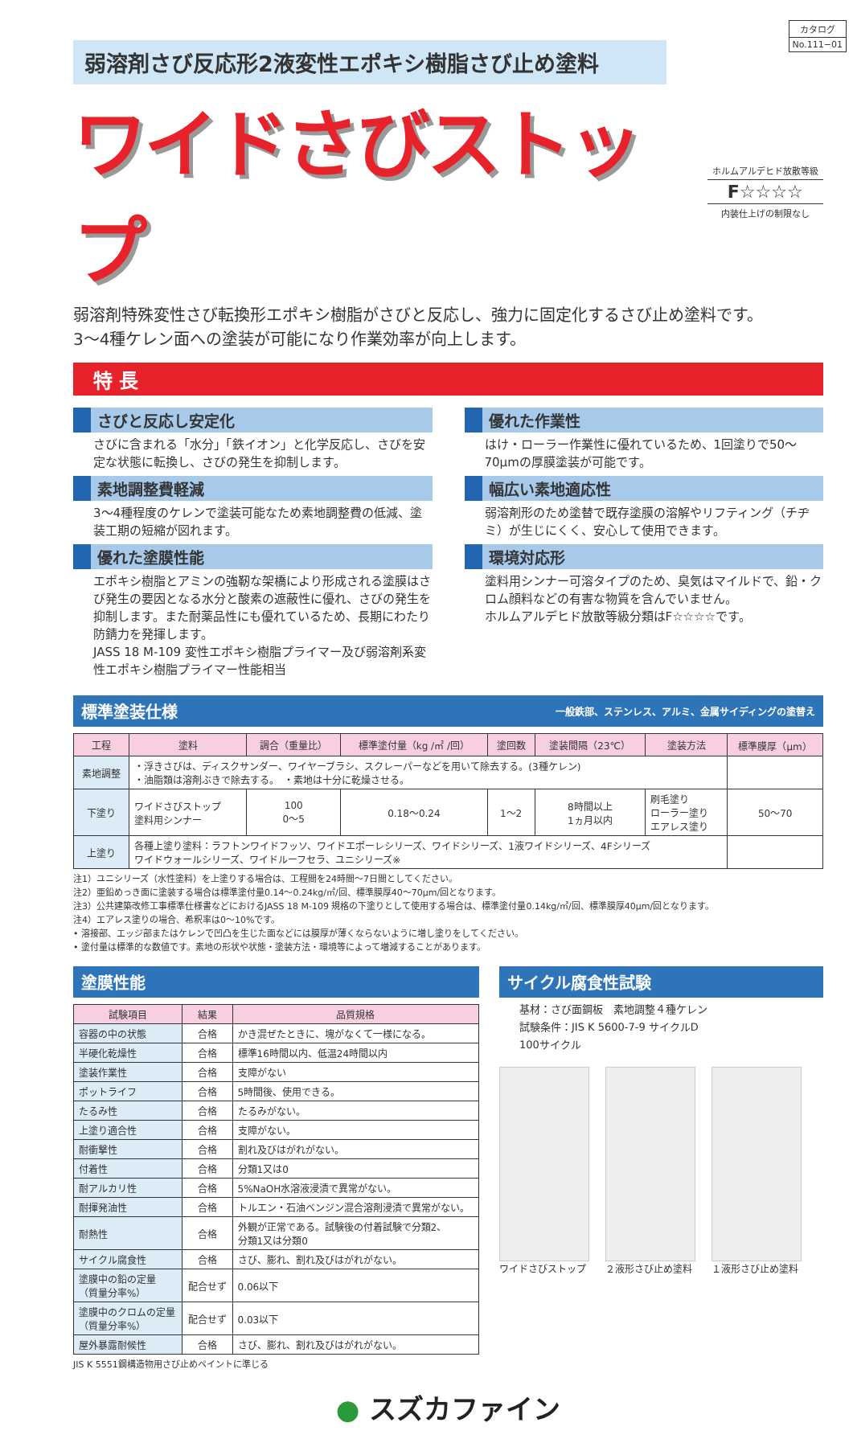カタログ
No.111−01
弱溶剤さび反応形2液変性エポキシ樹脂さび止め塗料
ワイドさびストップ
ホルムアルデヒド放散等級
F☆☆☆☆
内装仕上げの制限なし
弱溶剤特殊変性さび転換形エポキシ樹脂がさびと反応し、強力に固定化するさび止め塗料です。
3～4種ケレン面への塗装が可能になり作業効率が向上します。
特 長
さびと反応し安定化
さびに含まれる「水分」「鉄イオン」と化学反応し、さびを安定な状態に転換し、さびの発生を抑制します。
素地調整費軽減
3～4種程度のケレンで塗装可能なため素地調整費の低減、塗装工期の短縮が図れます。
優れた塗膜性能
エポキシ樹脂とアミンの強靭な架橋により形成される塗膜はさび発生の要因となる水分と酸素の遮蔽性に優れ、さびの発生を抑制します。また耐薬品性にも優れているため、長期にわたり防錆力を発揮します。
JASS 18 M-109 変性エポキシ樹脂プライマー及び弱溶剤系変性エポキシ樹脂プライマー性能相当
優れた作業性
はけ・ローラー作業性に優れているため、1回塗りで50～70μmの厚膜塗装が可能です。
幅広い素地適応性
弱溶剤形のため塗替で既存塗膜の溶解やリフティング（チヂミ）が生じにくく、安心して使用できます。
環境対応形
塗料用シンナー可溶タイプのため、臭気はマイルドで、鉛・クロム顔料などの有害な物質を含んでいません。
ホルムアルデヒド放散等級分類はF☆☆☆☆です。
標準塗装仕様 一般鉄部、ステンレス、アルミ、金属サイディングの塗替え
| 工程 | 塗料 | 調合（重量比） | 標準塗付量（kg /㎡ /回） | 塗回数 | 塗装間隔（23℃） | 塗装方法 | 標準膜厚（μm） |
| --- | --- | --- | --- | --- | --- | --- | --- |
| 素地調整 | ・浮きさびは、ディスクサンダー、ワイヤーブラシ、スクレーパーなどを用いて除去する。(3種ケレン) ・油脂類は溶剤ぶきで除去する。 ・素地は十分に乾燥させる。 | | | | | | |
| 下塗り | ワイドさびストップ 塗料用シンナー | 100 0～5 | 0.18～0.24 | 1～2 | 8時間以上 1ヵ月以内 | 刷毛塗り ローラー塗り エアレス塗り | 50～70 |
| 上塗り | 各種上塗り塗料：ラフトンワイドフッソ、ワイドエポーレシリーズ、ワイドシリーズ、1液ワイドシリーズ、4Fシリーズ ワイドウォールシリーズ、ワイドルーフセラ、ユニシリーズ※ | | | | | | |
注1）ユニシリーズ（水性塗料）を上塗りする場合は、工程間を24時間～7日間としてください。
注2）亜鉛めっき面に塗装する場合は標準塗付量0.14～0.24kg/㎡/回、標準膜厚40～70μm/回となります。
注3）公共建築改修工事標準仕様書などにおけるJASS 18 M-109 規格の下塗りとして使用する場合は、標準塗付量0.14kg/㎡/回、標準膜厚40μm/回となります。
注4）エアレス塗りの場合、希釈率は0～10%です。
• 溶接部、エッジ部またはケレンで凹凸を生じた面などには膜厚が薄くならないように増し塗りをしてください。
• 塗付量は標準的な数値です。素地の形状や状態・塗装方法・環境等によって増減することがあります。
塗膜性能
| 試験項目 | 結果 | 品質規格 |
| --- | --- | --- |
| 容器の中の状態 | 合格 | かき混ぜたときに、塊がなくて一様になる。 |
| 半硬化乾燥性 | 合格 | 標準16時間以内、低温24時間以内 |
| 塗装作業性 | 合格 | 支障がない |
| ポットライフ | 合格 | 5時間後、使用できる。 |
| たるみ性 | 合格 | たるみがない。 |
| 上塗り適合性 | 合格 | 支障がない。 |
| 耐衝撃性 | 合格 | 割れ及びはがれがない。 |
| 付着性 | 合格 | 分類1又は0 |
| 耐アルカリ性 | 合格 | 5%NaOH水溶液浸漬で異常がない。 |
| 耐揮発油性 | 合格 | トルエン・石油ベンジン混合溶剤浸漬で異常がない。 |
| 耐熱性 | 合格 | 外観が正常である。試験後の付着試験で分類2、 分類1又は分類0 |
| サイクル腐食性 | 合格 | さび、膨れ、割れ及びはがれがない。 |
| 塗膜中の鉛の定量 （質量分率%） | 配合せず | 0.06以下 |
| 塗膜中のクロムの定量 （質量分率%） | 配合せず | 0.03以下 |
| 屋外暴露耐候性 | 合格 | さび、膨れ、割れ及びはがれがない。 |
JIS K 5551鋼構造物用さび止めペイントに準じる
サイクル腐食性試験
基材：さび面鋼板　素地調整４種ケレン
試験条件：JIS K 5600-7-9 サイクルD
100サイクル
ワイドさびストップ ２液形さび止め塗料 １液形さび止め塗料
● スズカファイン